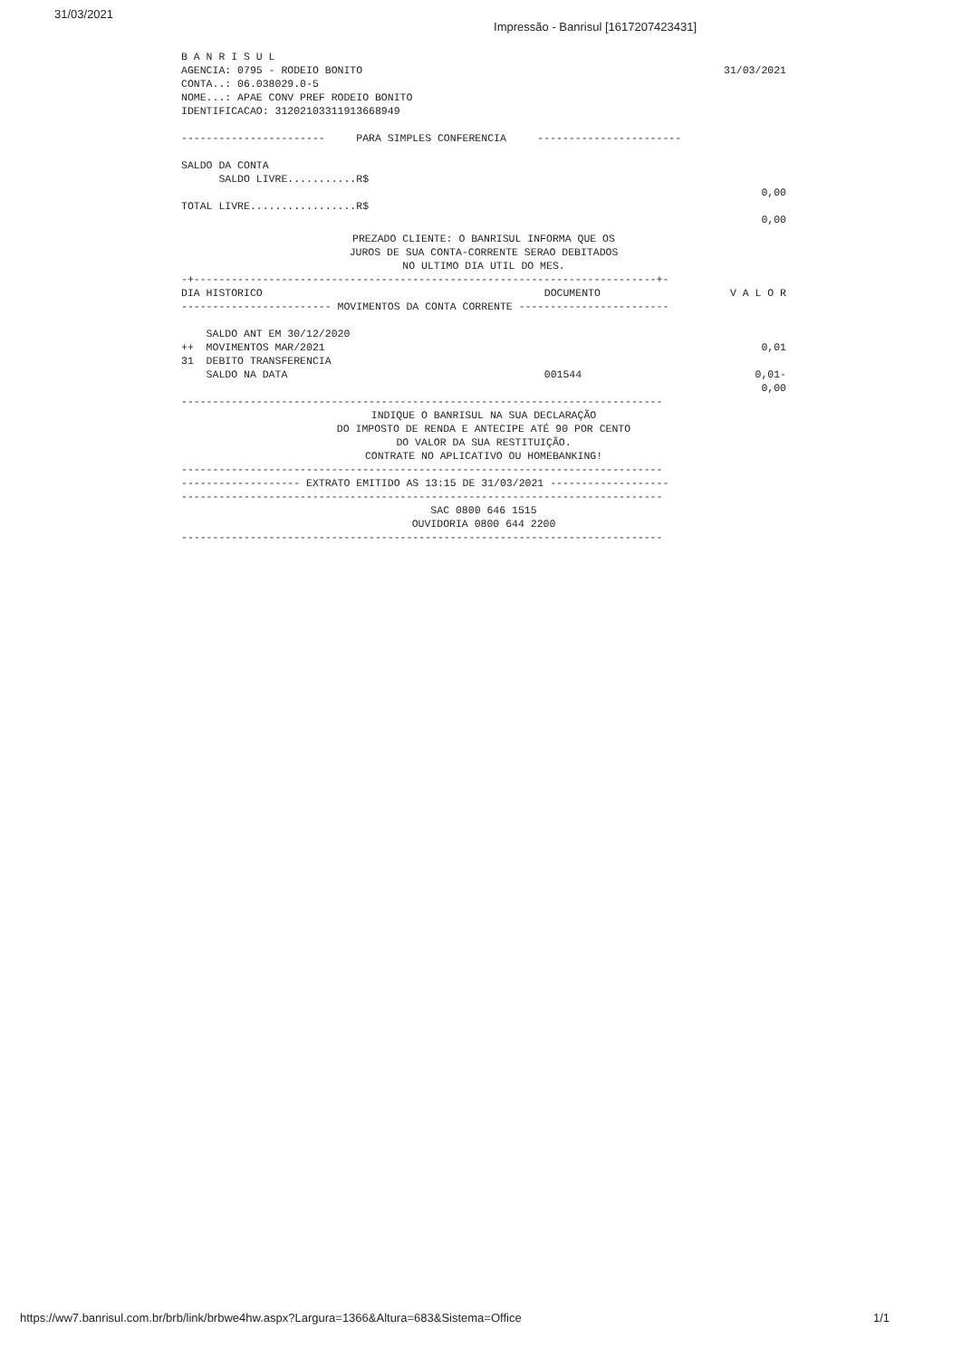31/03/2021
Impressão - Banrisul [1617207423431]
B A N R I S U L
AGENCIA: 0795 - RODEIO BONITO
CONTA..: 06.038029.0-5
NOME...: APAE CONV PREF RODEIO BONITO
IDENTIFICACAO: 31202103311913668949
31/03/2021
----------------------- PARA SIMPLES CONFERENCIA -----------------------
SALDO DA CONTA
SALDO LIVRE...........R$
0,00
TOTAL LIVRE.................R$
0,00
PREZADO CLIENTE: O BANRISUL INFORMA QUE OS
JUROS DE SUA CONTA-CORRENTE SERAO DEBITADOS
NO ULTIMO DIA UTIL DO MES.
-+--------------------------------------------------------------------------+-
| DIA HISTORICO | DOCUMENTO | V A L O R |
| --- | --- | --- |
| ------------------------ MOVIMENTOS DA CONTA CORRENTE ------------------------ | | |
| SALDO ANT EM 30/12/2020 | | |
| ++ MOVIMENTOS MAR/2021 | | 0,01 |
| 31 DEBITO TRANSFERENCIA | | |
| SALDO NA DATA | 001544 | 0,01- 0,00 |
-----------------------------------------------------------------------------
INDIQUE O BANRISUL NA SUA DECLARAÇÃO
DO IMPOSTO DE RENDA E ANTECIPE ATÉ 90 POR CENTO
DO VALOR DA SUA RESTITUIÇÃO.
CONTRATE NO APLICATIVO OU HOMEBANKING!
-----------------------------------------------------------------------------
------------------- EXTRATO EMITIDO AS 13:15 DE 31/03/2021 -------------------
-----------------------------------------------------------------------------
SAC 0800 646 1515
OUVIDORIA 0800 644 2200
-----------------------------------------------------------------------------
https://ww7.banrisul.com.br/brb/link/brbwe4hw.aspx?Largura=1366&Altura=683&Sistema=Office
1/1